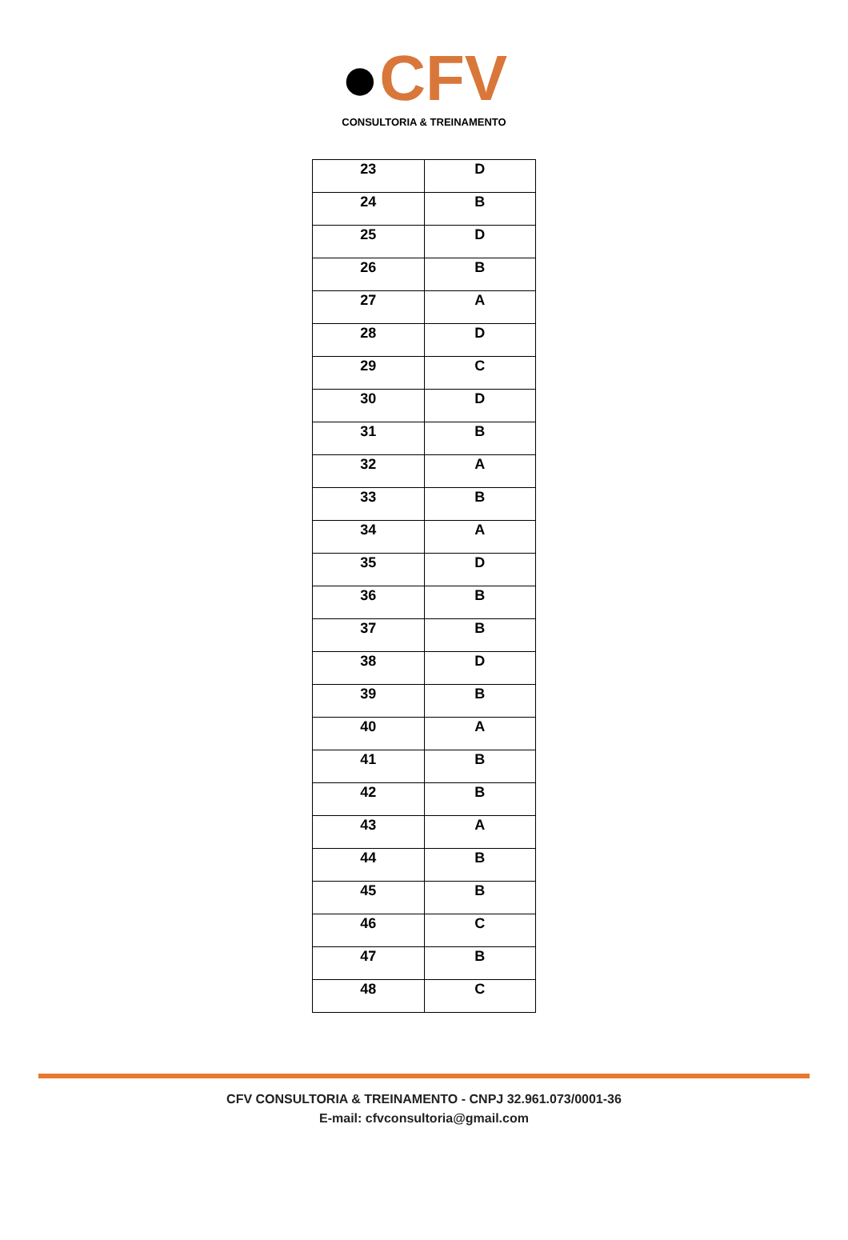●CFV
CONSULTORIA & TREINAMENTO
| 23 | D |
| 24 | B |
| 25 | D |
| 26 | B |
| 27 | A |
| 28 | D |
| 29 | C |
| 30 | D |
| 31 | B |
| 32 | A |
| 33 | B |
| 34 | A |
| 35 | D |
| 36 | B |
| 37 | B |
| 38 | D |
| 39 | B |
| 40 | A |
| 41 | B |
| 42 | B |
| 43 | A |
| 44 | B |
| 45 | B |
| 46 | C |
| 47 | B |
| 48 | C |
CFV CONSULTORIA & TREINAMENTO - CNPJ 32.961.073/0001-36
E-mail: cfvconsultoria@gmail.com